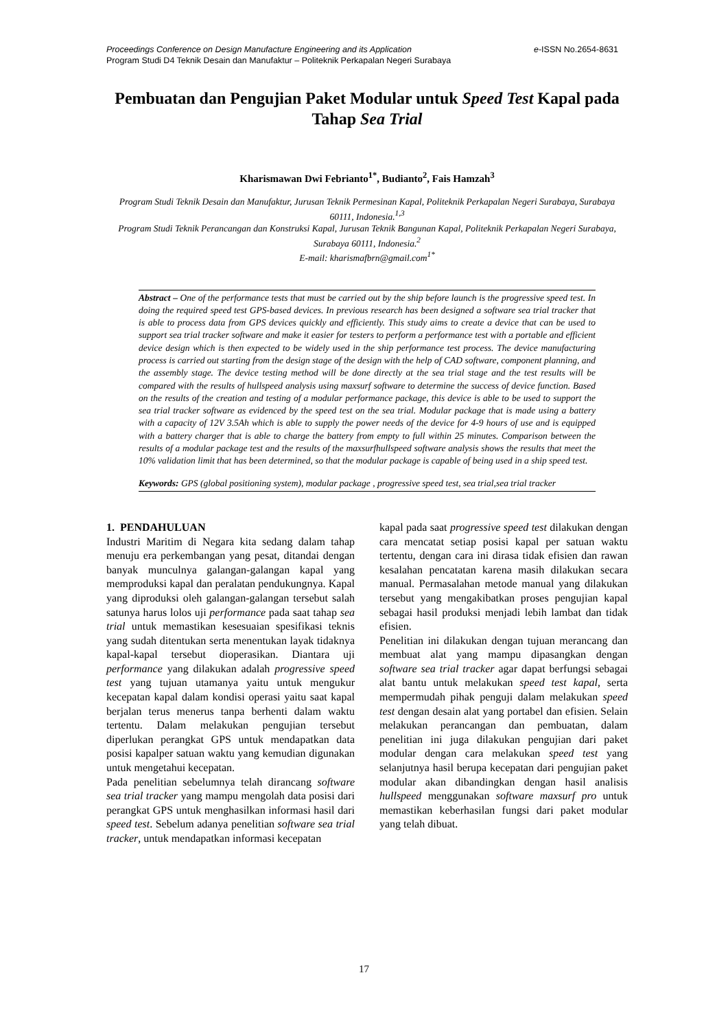e-ISSN No.2654-8631 Proceedings Conference on Design Manufacture Engineering and its Application
Program Studi D4 Teknik Desain dan Manufaktur – Politeknik Perkapalan Negeri Surabaya
Pembuatan dan Pengujian Paket Modular untuk Speed Test Kapal pada Tahap Sea Trial
Kharismawan Dwi Febrianto<sup>1*</sup>, Budianto<sup>2</sup>, Fais Hamzah<sup>3</sup>
Program Studi Teknik Desain dan Manufaktur, Jurusan Teknik Permesinan Kapal, Politeknik Perkapalan Negeri Surabaya, Surabaya 60111, Indonesia.<sup>1,3</sup>
Program Studi Teknik Perancangan dan Konstruksi Kapal, Jurusan Teknik Bangunan Kapal, Politeknik Perkapalan Negeri Surabaya, Surabaya 60111, Indonesia.<sup>2</sup>
E-mail: kharismafbrn@gmail.com<sup>1*</sup>
Abstract – One of the performance tests that must be carried out by the ship before launch is the progressive speed test. In doing the required speed test GPS-based devices. In previous research has been designed a software sea trial tracker that is able to process data from GPS devices quickly and efficiently. This study aims to create a device that can be used to support sea trial tracker software and make it easier for testers to perform a performance test with a portable and efficient device design which is then expected to be widely used in the ship performance test process. The device manufacturing process is carried out starting from the design stage of the design with the help of CAD software, component planning, and the assembly stage. The device testing method will be done directly at the sea trial stage and the test results will be compared with the results of hullspeed analysis using maxsurf software to determine the success of device function. Based on the results of the creation and testing of a modular performance package, this device is able to be used to support the sea trial tracker software as evidenced by the speed test on the sea trial. Modular package that is made using a battery with a capacity of 12V 3.5Ah which is able to supply the power needs of the device for 4-9 hours of use and is equipped with a battery charger that is able to charge the battery from empty to full within 25 minutes. Comparison between the results of a modular package test and the results of the maxsurfhullspeed software analysis shows the results that meet the 10% validation limit that has been determined, so that the modular package is capable of being used in a ship speed test.
Keywords: GPS (global positioning system), modular package , progressive speed test, sea trial,sea trial tracker
1. PENDAHULUAN
Industri Maritim di Negara kita sedang dalam tahap menuju era perkembangan yang pesat, ditandai dengan banyak munculnya galangan-galangan kapal yang memproduksi kapal dan peralatan pendukungnya. Kapal yang diproduksi oleh galangan-galangan tersebut salah satunya harus lolos uji performance pada saat tahap sea trial untuk memastikan kesesuaian spesifikasi teknis yang sudah ditentukan serta menentukan layak tidaknya kapal-kapal tersebut dioperasikan. Diantara uji performance yang dilakukan adalah progressive speed test yang tujuan utamanya yaitu untuk mengukur kecepatan kapal dalam kondisi operasi yaitu saat kapal berjalan terus menerus tanpa berhenti dalam waktu tertentu. Dalam melakukan pengujian tersebut diperlukan perangkat GPS untuk mendapatkan data posisi kapalper satuan waktu yang kemudian digunakan untuk mengetahui kecepatan.
Pada penelitian sebelumnya telah dirancang software sea trial tracker yang mampu mengolah data posisi dari perangkat GPS untuk menghasilkan informasi hasil dari speed test. Sebelum adanya penelitian software sea trial tracker, untuk mendapatkan informasi kecepatan
kapal pada saat progressive speed test dilakukan dengan cara mencatat setiap posisi kapal per satuan waktu tertentu, dengan cara ini dirasa tidak efisien dan rawan kesalahan pencatatan karena masih dilakukan secara manual. Permasalahan metode manual yang dilakukan tersebut yang mengakibatkan proses pengujian kapal sebagai hasil produksi menjadi lebih lambat dan tidak efisien.
Penelitian ini dilakukan dengan tujuan merancang dan membuat alat yang mampu dipasangkan dengan software sea trial tracker agar dapat berfungsi sebagai alat bantu untuk melakukan speed test kapal, serta mempermudah pihak penguji dalam melakukan speed test dengan desain alat yang portabel dan efisien. Selain melakukan perancangan dan pembuatan, dalam penelitian ini juga dilakukan pengujian dari paket modular dengan cara melakukan speed test yang selanjutnya hasil berupa kecepatan dari pengujian paket modular akan dibandingkan dengan hasil analisis hullspeed menggunakan software maxsurf pro untuk memastikan keberhasilan fungsi dari paket modular yang telah dibuat.
17